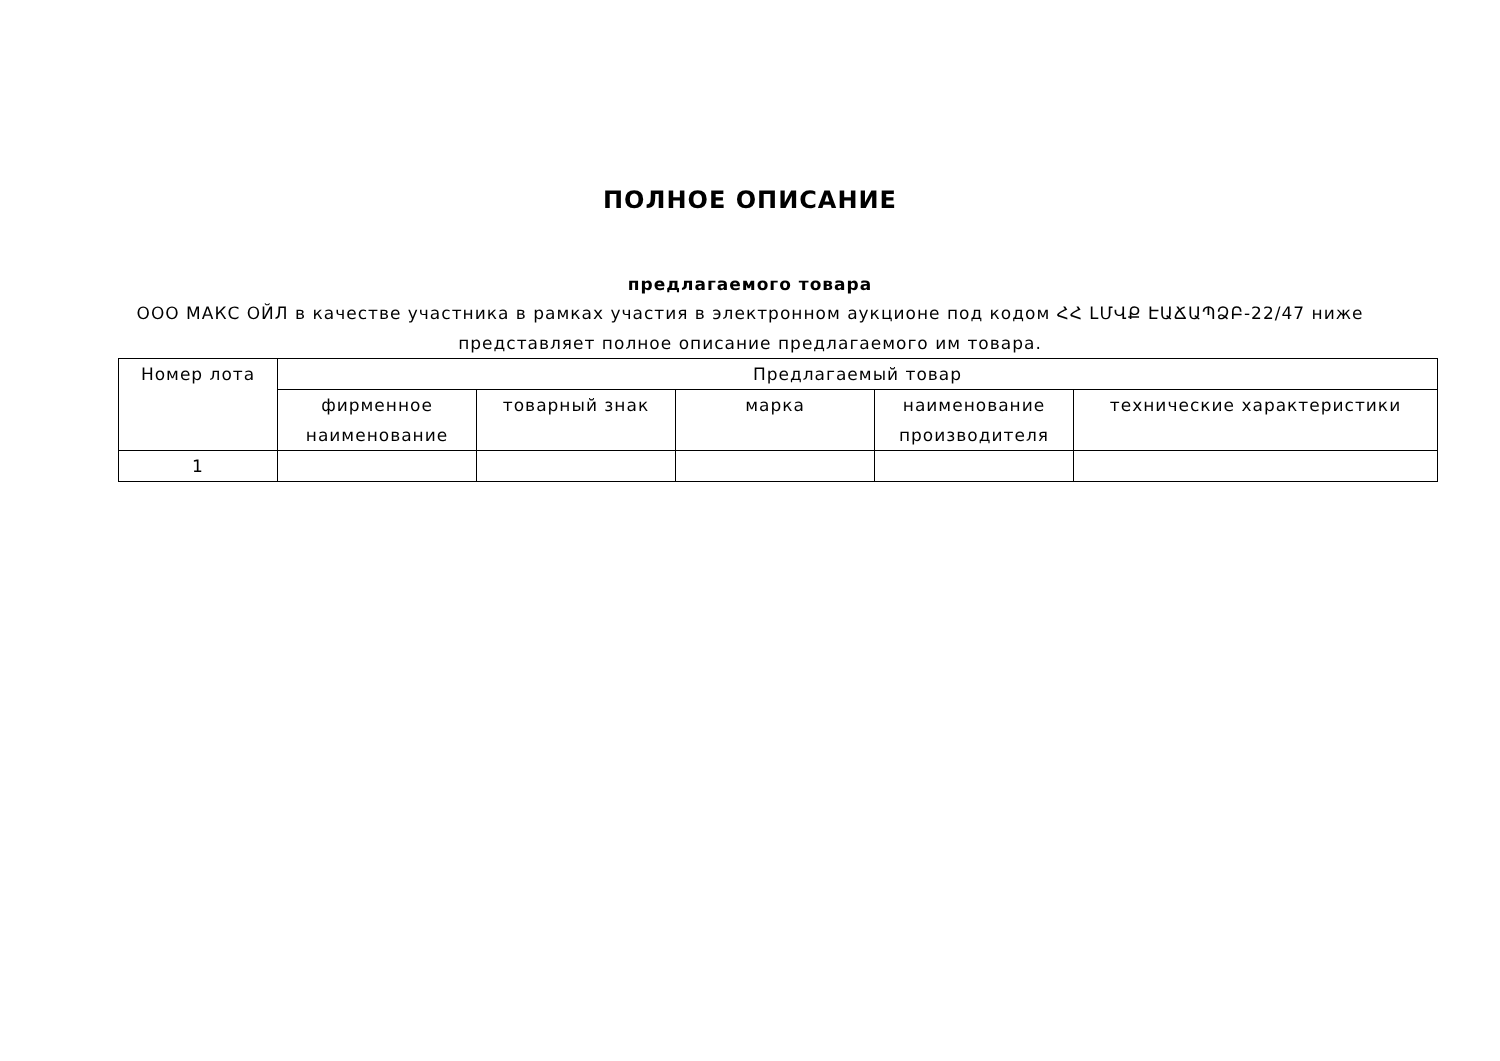ПОЛНОЕ ОПИСАНИЕ
предлагаемого товара
ООО МАКС ОЙЛ в качестве участника в рамках участия в электронном аукционе под кодом ՀՀ ԼՄՎՔ ԷԱՃԱՊՁԲ-22/47 ниже представляет полное описание предлагаемого им товара.
| Номер лота | Предлагаемый товар | | | | |
| --- | --- | --- | --- | --- | --- |
| | фирменное наименование | товарный знак | марка | наименование производителя | технические характеристики |
| 1 | | | | | |